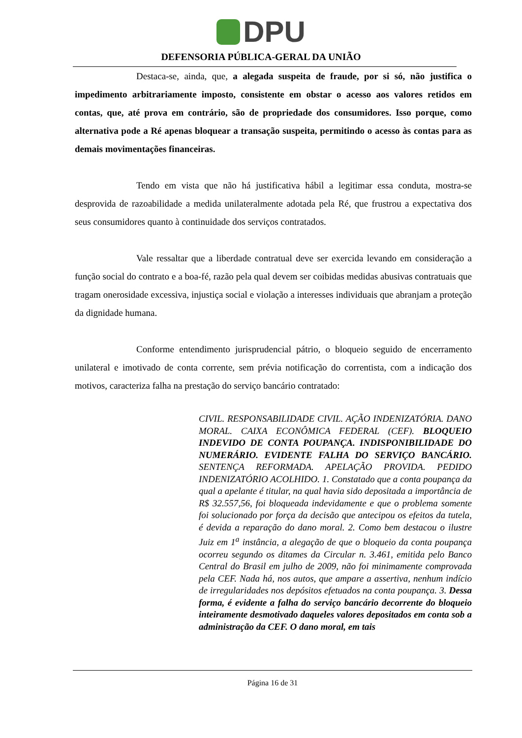DPU
DEFENSORIA PÚBLICA-GERAL DA UNIÃO
Destaca-se, ainda, que, a alegada suspeita de fraude, por si só, não justifica o impedimento arbitrariamente imposto, consistente em obstar o acesso aos valores retidos em contas, que, até prova em contrário, são de propriedade dos consumidores. Isso porque, como alternativa pode a Ré apenas bloquear a transação suspeita, permitindo o acesso às contas para as demais movimentações financeiras.
Tendo em vista que não há justificativa hábil a legitimar essa conduta, mostra-se desprovida de razoabilidade a medida unilateralmente adotada pela Ré, que frustrou a expectativa dos seus consumidores quanto à continuidade dos serviços contratados.
Vale ressaltar que a liberdade contratual deve ser exercida levando em consideração a função social do contrato e a boa-fé, razão pela qual devem ser coibidas medidas abusivas contratuais que tragam onerosidade excessiva, injustiça social e violação a interesses individuais que abranjam a proteção da dignidade humana.
Conforme entendimento jurisprudencial pátrio, o bloqueio seguido de encerramento unilateral e imotivado de conta corrente, sem prévia notificação do correntista, com a indicação dos motivos, caracteriza falha na prestação do serviço bancário contratado:
CIVIL. RESPONSABILIDADE CIVIL. AÇÃO INDENIZATÓRIA. DANO MORAL. CAIXA ECONÔMICA FEDERAL (CEF). BLOQUEIO INDEVIDO DE CONTA POUPANÇA. INDISPONIBILIDADE DO NUMERÁRIO. EVIDENTE FALHA DO SERVIÇO BANCÁRIO. SENTENÇA REFORMADA. APELAÇÃO PROVIDA. PEDIDO INDENIZATÓRIO ACOLHIDO. 1. Constatado que a conta poupança da qual a apelante é titular, na qual havia sido depositada a importância de R$ 32.557,56, foi bloqueada indevidamente e que o problema somente foi solucionado por força da decisão que antecipou os efeitos da tutela, é devida a reparação do dano moral. 2. Como bem destacou o ilustre Juiz em 1<sup>a</sup> instância, a alegação de que o bloqueio da conta poupança ocorreu segundo os ditames da Circular n. 3.461, emitida pelo Banco Central do Brasil em julho de 2009, não foi minimamente comprovada pela CEF. Nada há, nos autos, que ampare a assertiva, nenhum indício de irregularidades nos depósitos efetuados na conta poupança. 3. Dessa forma, é evidente a falha do serviço bancário decorrente do bloqueio inteiramente desmotivado daqueles valores depositados em conta sob a administração da CEF. O dano moral, em tais
Página 16 de 31